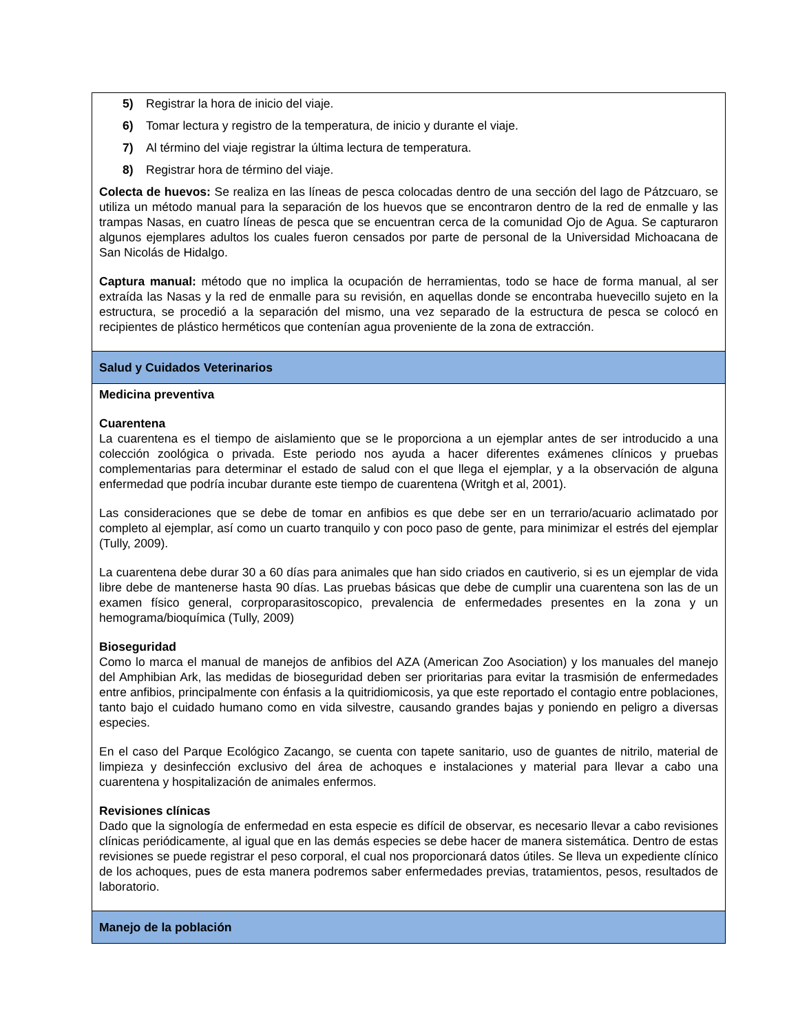| 5) Registrar la hora de inicio del viaje. 6) Tomar lectura y registro de la temperatura, de inicio y durante el viaje. 7) Al término del viaje registrar la última lectura de temperatura. 8) Registrar hora de término del viaje. Colecta de huevos: Se realiza en las líneas de pesca colocadas dentro de una sección del lago de Pátzcuaro, se utiliza un método manual para la separación de los huevos que se encontraron dentro de la red de enmalle y las trampas Nasas, en cuatro líneas de pesca que se encuentran cerca de la comunidad Ojo de Agua. Se capturaron algunos ejemplares adultos los cuales fueron censados por parte de personal de la Universidad Michoacana de San Nicolás de Hidalgo. Captura manual: método que no implica la ocupación de herramientas, todo se hace de forma manual, al ser extraída las Nasas y la red de enmalle para su revisión, en aquellas donde se encontraba huevecillo sujeto en la estructura, se procedió a la separación del mismo, una vez separado de la estructura de pesca se colocó en recipientes de plástico herméticos que contenían agua proveniente de la zona de extracción. |
| Salud y Cuidados Veterinarios |
| Medicina preventiva Cuarentena La cuarentena es el tiempo de aislamiento que se le proporciona a un ejemplar antes de ser introducido a una colección zoológica o privada. Este periodo nos ayuda a hacer diferentes exámenes clínicos y pruebas complementarias para determinar el estado de salud con el que llega el ejemplar, y a la observación de alguna enfermedad que podría incubar durante este tiempo de cuarentena (Writgh et al, 2001). Las consideraciones que se debe de tomar en anfibios es que debe ser en un terrario/acuario aclimatado por completo al ejemplar, así como un cuarto tranquilo y con poco paso de gente, para minimizar el estrés del ejemplar (Tully, 2009). La cuarentena debe durar 30 a 60 días para animales que han sido criados en cautiverio, si es un ejemplar de vida libre debe de mantenerse hasta 90 días. Las pruebas básicas que debe de cumplir una cuarentena son las de un examen físico general, corproparasitoscopico, prevalencia de enfermedades presentes en la zona y un hemograma/bioquímica (Tully, 2009) Bioseguridad Como lo marca el manual de manejos de anfibios del AZA (American Zoo Asociation) y los manuales del manejo del Amphibian Ark, las medidas de bioseguridad deben ser prioritarias para evitar la trasmisión de enfermedades entre anfibios, principalmente con énfasis a la quitridiomicosis, ya que este reportado el contagio entre poblaciones, tanto bajo el cuidado humano como en vida silvestre, causando grandes bajas y poniendo en peligro a diversas especies. En el caso del Parque Ecológico Zacango, se cuenta con tapete sanitario, uso de guantes de nitrilo, material de limpieza y desinfección exclusivo del área de achoques e instalaciones y material para llevar a cabo una cuarentena y hospitalización de animales enfermos. Revisiones clínicas Dado que la signología de enfermedad en esta especie es difícil de observar, es necesario llevar a cabo revisiones clínicas periódicamente, al igual que en las demás especies se debe hacer de manera sistemática. Dentro de estas revisiones se puede registrar el peso corporal, el cual nos proporcionará datos útiles. Se lleva un expediente clínico de los achoques, pues de esta manera podremos saber enfermedades previas, tratamientos, pesos, resultados de laboratorio. |
| Manejo de la población |